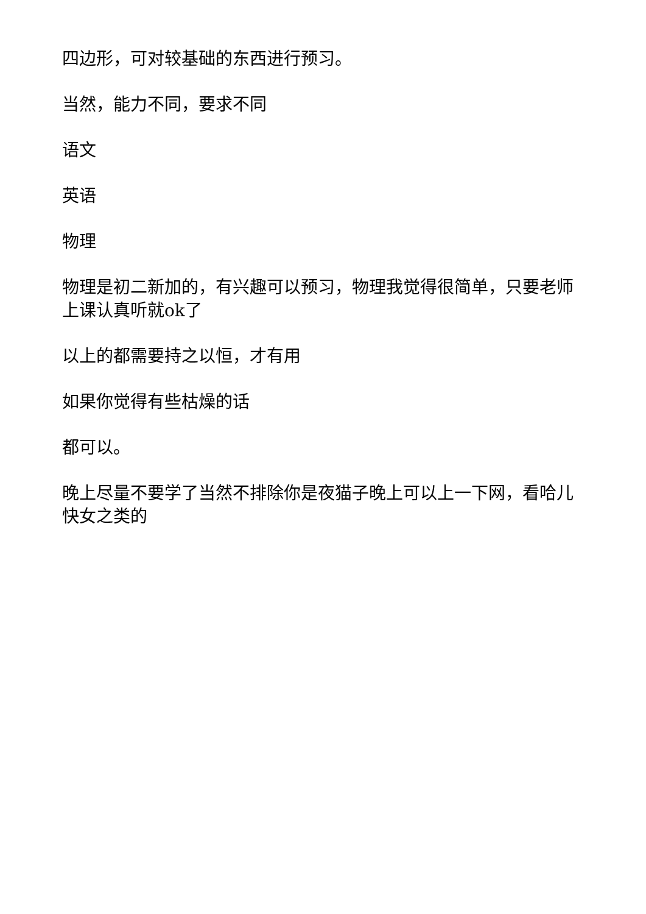四边形，可对较基础的东西进行预习。
当然，能力不同，要求不同
语文
英语
物理
物理是初二新加的，有兴趣可以预习，物理我觉得很简单，只要老师上课认真听就ok了
以上的都需要持之以恒，才有用
如果你觉得有些枯燥的话
都可以。
晚上尽量不要学了当然不排除你是夜猫子晚上可以上一下网，看哈儿快女之类的